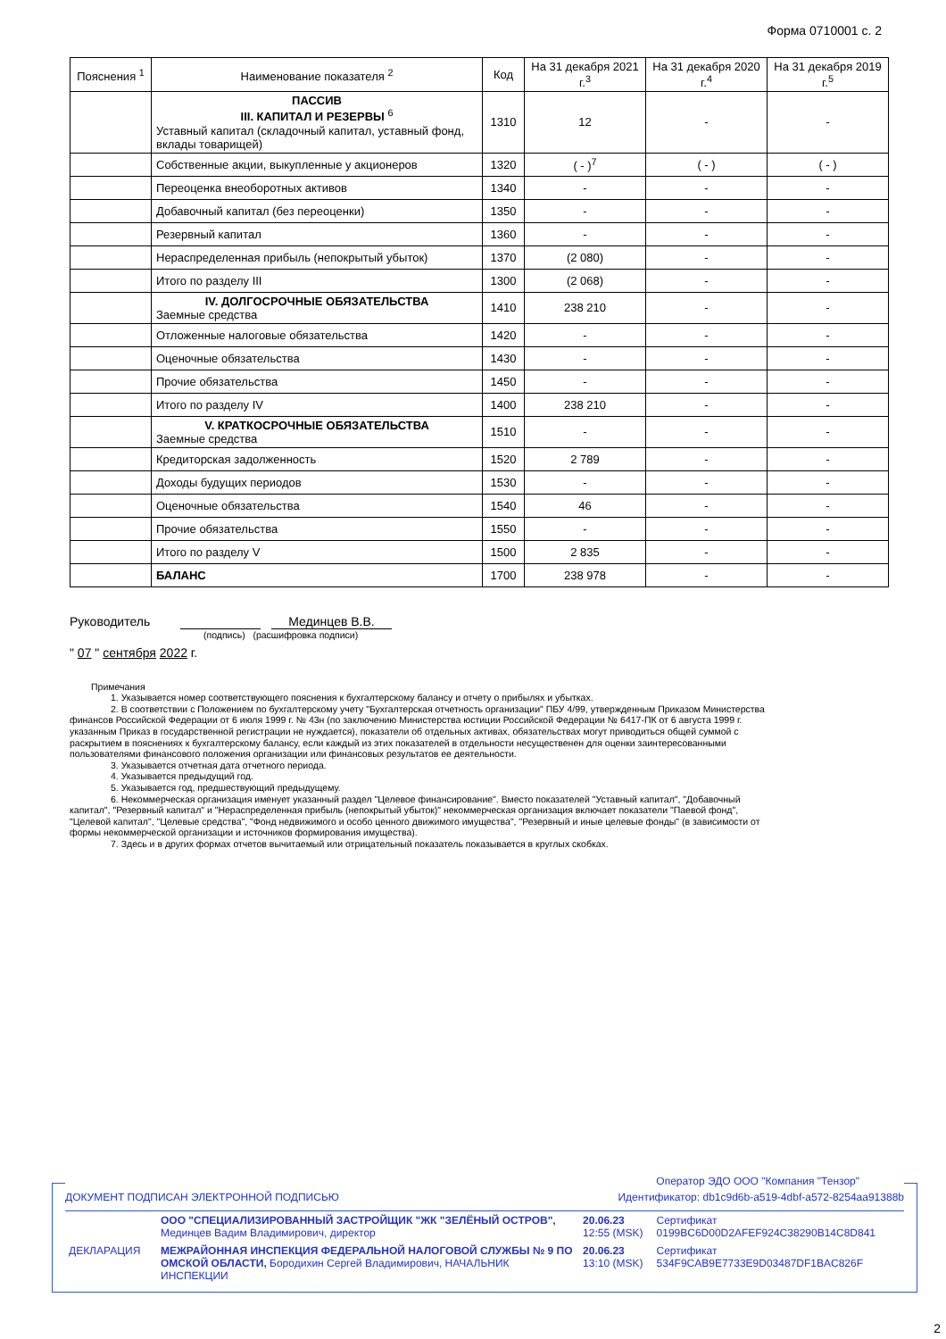Форма 0710001 с. 2
| Пояснения <sup>1</sup> | Наименование показателя <sup>2</sup> | Код | На 31 декабря 2021 г.<sup>3</sup> | На 31 декабря 2020 г.<sup>4</sup> | На 31 декабря 2019 г.<sup>5</sup> |
| --- | --- | --- | --- | --- | --- |
| | ПАССИВ III. КАПИТАЛ И РЕЗЕРВЫ <sup>6</sup> Уставный капитал (складочный капитал, уставный фонд, вклады товарищей) | 1310 | 12 | - | - |
| | Собственные акции, выкупленные у акционеров | 1320 | ( - )<sup>7</sup> | ( - ) | ( - ) |
| | Переоценка внеоборотных активов | 1340 | - | - | - |
| | Добавочный капитал (без переоценки) | 1350 | - | - | - |
| | Резервный капитал | 1360 | - | - | - |
| | Нераспределенная прибыль (непокрытый убыток) | 1370 | (2 080) | - | - |
| | Итого по разделу III | 1300 | (2 068) | - | - |
| | IV. ДОЛГОСРОЧНЫЕ ОБЯЗАТЕЛЬСТВА Заемные средства | 1410 | 238 210 | - | - |
| | Отложенные налоговые обязательства | 1420 | - | - | - |
| | Оценочные обязательства | 1430 | - | - | - |
| | Прочие обязательства | 1450 | - | - | - |
| | Итого по разделу IV | 1400 | 238 210 | - | - |
| | V. КРАТКОСРОЧНЫЕ ОБЯЗАТЕЛЬСТВА Заемные средства | 1510 | - | - | - |
| | Кредиторская задолженность | 1520 | 2 789 | - | - |
| | Доходы будущих периодов | 1530 | - | - | - |
| | Оценочные обязательства | 1540 | 46 | - | - |
| | Прочие обязательства | 1550 | - | - | - |
| | Итого по разделу V | 1500 | 2 835 | - | - |
| | БАЛАНС | 1700 | 238 978 | - | - |
Руководитель Мединцев В.В.
(подпись) (расшифровка подписи)
" 07 " сентября 2022 г.
Примечания
1. Указывается номер соответствующего пояснения к бухгалтерскому балансу и отчету о прибылях и убытках.
2. В соответствии с Положением по бухгалтерскому учету "Бухгалтерская отчетность организации" ПБУ 4/99, утвержденным Приказом Министерства финансов Российской Федерации от 6 июля 1999 г. № 43н (по заключению Министерства юстиции Российской Федерации № 6417-ПК от 6 августа 1999 г. указанным Приказ в государственной регистрации не нуждается), показатели об отдельных активах, обязательствах могут приводиться общей суммой с раскрытием в пояснениях к бухгалтерскому балансу, если каждый из этих показателей в отдельности несущественен для оценки заинтересованными пользователями финансового положения организации или финансовых результатов ее деятельности.
3. Указывается отчетная дата отчетного периода.
4. Указывается предыдущий год.
5. Указывается год, предшествующий предыдущему.
6. Некоммерческая организация именует указанный раздел "Целевое финансирование". Вместо показателей "Уставный капитал", "Добавочный капитал", "Резервный капитал" и "Нераспределенная прибыль (непокрытый убыток)" некоммерческая организация включает показатели "Паевой фонд", "Целевой капитал", "Целевые средства", "Фонд недвижимого и особо ценного движимого имущества", "Резервный и иные целевые фонды" (в зависимости от формы некоммерческой организации и источников формирования имущества).
7. Здесь и в других формах отчетов вычитаемый или отрицательный показатель показывается в круглых скобках.
Оператор ЭДО ООО "Компания "Тензор"
ДОКУМЕНТ ПОДПИСАН ЭЛЕКТРОННОЙ ПОДПИСЬЮ Идентификатор: db1c9d6b-a519-4dbf-a572-8254aa91388b
| | ООО "СПЕЦИАЛИЗИРОВАННЫЙ ЗАСТРОЙЩИК "ЖК "ЗЕЛЁНЫЙ ОСТРОВ", Мединцев Вадим Владимирович, директор | 20.06.23 12:55 (MSK) | Сертификат 0199BC6D00D2AFEF924C38290B14C8D841 |
| ДЕКЛАРАЦИЯ | МЕЖРАЙОННАЯ ИНСПЕКЦИЯ ФЕДЕРАЛЬНОЙ НАЛОГОВОЙ СЛУЖБЫ № 9 ПО ОМСКОЙ ОБЛАСТИ, Бородихин Сергей Владимирович, НАЧАЛЬНИК ИНСПЕКЦИИ | 20.06.23 13:10 (MSK) | Сертификат 534F9CAB9E7733E9D03487DF1BAC826F |
2